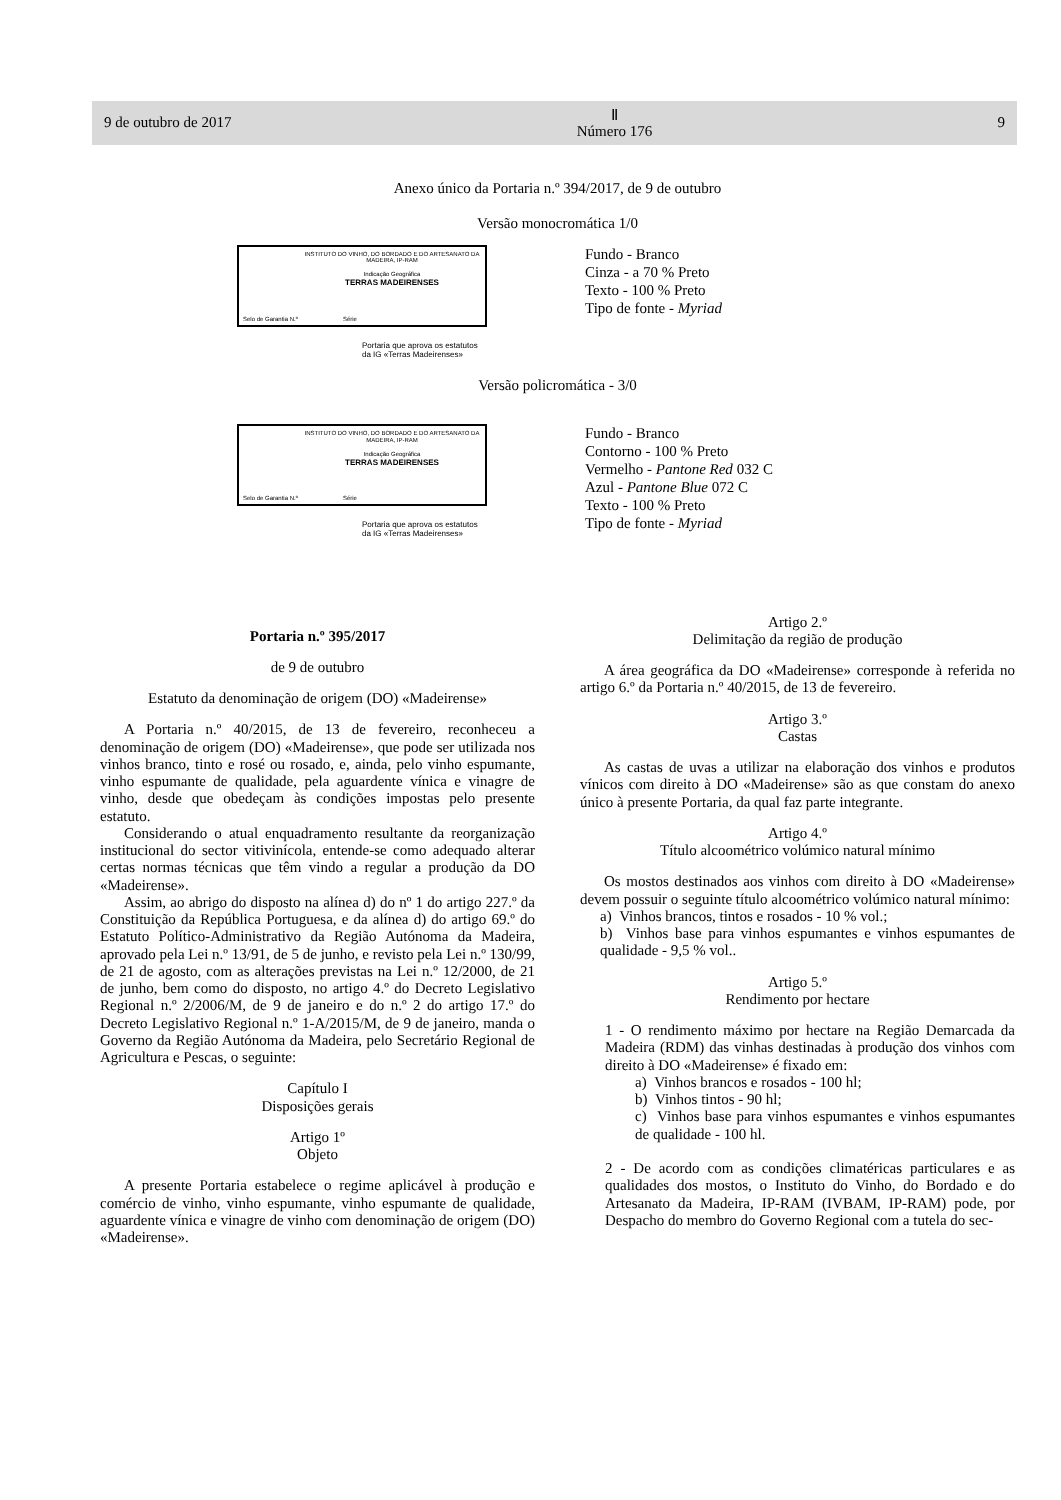9 de outubro de 2017 Ⅱ
Número 176 9
Anexo único da Portaria n.º 394/2017, de 9 de outubro
Versão monocromática 1/0
INSTITUTO DO VINHO, DO BORDADO E DO ARTESANATO DA MADEIRA, IP-RAM
Indicação Geográfica
TERRAS MADEIRENSES
Selo de Garantia N.º Série
Portaria que aprova os estatutos
da IG «Terras Madeirenses»
Fundo - Branco
Cinza - a 70 % Preto
Texto - 100 % Preto
Tipo de fonte - Myriad
Versão policromática - 3/0
INSTITUTO DO VINHO, DO BORDADO E DO ARTESANATO DA MADEIRA, IP-RAM
Indicação Geográfica
TERRAS MADEIRENSES
Selo de Garantia N.º Série
Portaria que aprova os estatutos
da IG «Terras Madeirenses»
Fundo - Branco
Contorno - 100 % Preto
Vermelho - Pantone Red 032 C
Azul - Pantone Blue 072 C
Texto - 100 % Preto
Tipo de fonte - Myriad
Portaria n.º 395/2017
de 9 de outubro
Estatuto da denominação de origem (DO) «Madeirense»
A Portaria n.º 40/2015, de 13 de fevereiro, reconheceu a denominação de origem (DO) «Madeirense», que pode ser utilizada nos vinhos branco, tinto e rosé ou rosado, e, ainda, pelo vinho espumante, vinho espumante de qualidade, pela aguardente vínica e vinagre de vinho, desde que obedeçam às condições impostas pelo presente estatuto.
Considerando o atual enquadramento resultante da reorganização institucional do sector vitivinícola, entende-se como adequado alterar certas normas técnicas que têm vindo a regular a produção da DO «Madeirense».
Assim, ao abrigo do disposto na alínea d) do nº 1 do artigo 227.º da Constituição da República Portuguesa, e da alínea d) do artigo 69.º do Estatuto Político-Administrativo da Região Autónoma da Madeira, aprovado pela Lei n.º 13/91, de 5 de junho, e revisto pela Lei n.º 130/99, de 21 de agosto, com as alterações previstas na Lei n.º 12/2000, de 21 de junho, bem como do disposto, no artigo 4.º do Decreto Legislativo Regional n.º 2/2006/M, de 9 de janeiro e do n.º 2 do artigo 17.º do Decreto Legislativo Regional n.º 1-A/2015/M, de 9 de janeiro, manda o Governo da Região Autónoma da Madeira, pelo Secretário Regional de Agricultura e Pescas, o seguinte:
Capítulo I
Disposições gerais
Artigo 1º
Objeto
A presente Portaria estabelece o regime aplicável à produção e comércio de vinho, vinho espumante, vinho espumante de qualidade, aguardente vínica e vinagre de vinho com denominação de origem (DO) «Madeirense».
Artigo 2.º
Delimitação da região de produção
A área geográfica da DO «Madeirense» corresponde à referida no artigo 6.º da Portaria n.º 40/2015, de 13 de fevereiro.
Artigo 3.º
Castas
As castas de uvas a utilizar na elaboração dos vinhos e produtos vínicos com direito à DO «Madeirense» são as que constam do anexo único à presente Portaria, da qual faz parte integrante.
Artigo 4.º
Título alcoométrico volúmico natural mínimo
Os mostos destinados aos vinhos com direito à DO «Madeirense» devem possuir o seguinte título alcoométrico volúmico natural mínimo:
a) Vinhos brancos, tintos e rosados - 10 % vol.;
b) Vinhos base para vinhos espumantes e vinhos espumantes de qualidade - 9,5 % vol..
Artigo 5.º
Rendimento por hectare
1 - O rendimento máximo por hectare na Região Demarcada da Madeira (RDM) das vinhas destinadas à produção dos vinhos com direito à DO «Madeirense» é fixado em:
a) Vinhos brancos e rosados - 100 hl;
b) Vinhos tintos - 90 hl;
c) Vinhos base para vinhos espumantes e vinhos espumantes de qualidade - 100 hl.
2 - De acordo com as condições climatéricas particulares e as qualidades dos mostos, o Instituto do Vinho, do Bordado e do Artesanato da Madeira, IP-RAM (IVBAM, IP-RAM) pode, por Despacho do membro do Governo Regional com a tutela do sec-